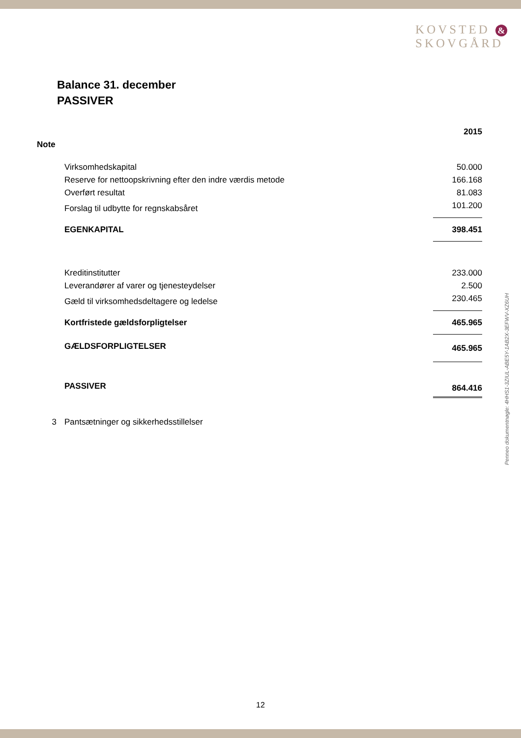KOVSTED &
SKOVGÅRD
Balance 31. december
PASSIVER
| | | 2015 |
| Note | | |
| | Virksomhedskapital | 50.000 |
| | Reserve for nettoopskrivning efter den indre værdis metode | 166.168 |
| | Overført resultat | 81.083 |
| | Forslag til udbytte for regnskabsåret | 101.200 |
| | EGENKAPITAL | 398.451 |
| | Kreditinstitutter | 233.000 |
| | Leverandører af varer og tjenesteydelser | 2.500 |
| | Gæld til virksomhedsdeltagere og ledelse | 230.465 |
| | Kortfristede gældsforpligtelser | 465.965 |
| | GÆLDSFORPLIGTELSER | 465.965 |
| | PASSIVER | 864.416 |
| 3 | Pantsætninger og sikkerhedsstillelser | |
Penneo dokumentnøgle: 4HHS1-3ZIUL-ABE5Y-1AB2X-3EFWV-XZ6UH
12